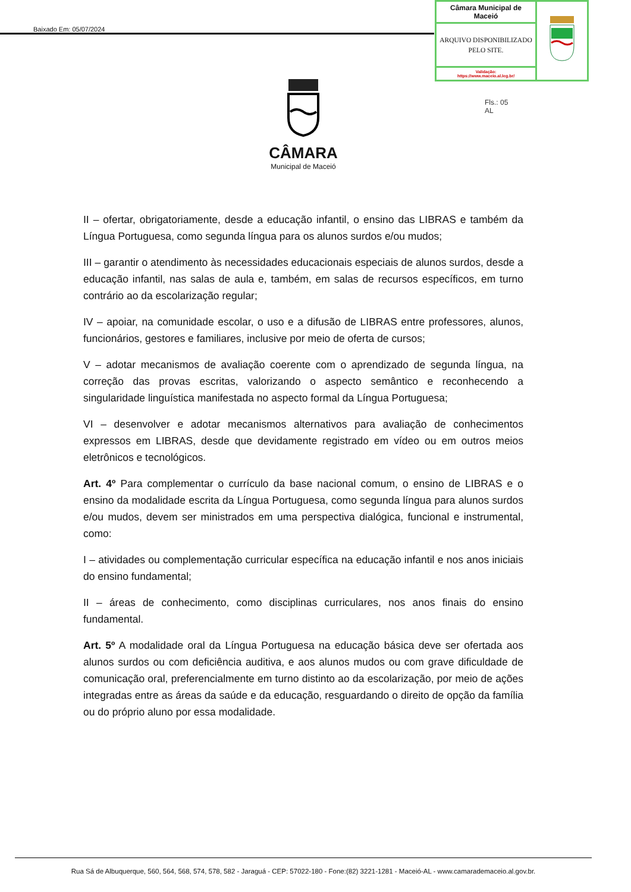Baixado Em: 05/07/2024
| Câmara Municipal de Maceió | |
| ARQUIVO DISPONIBILIZADO PELO SITE. | |
| Validação: https://www.maceio.al.leg.br/ | |
Fls.: 05
AL
CÂMARA
Municipal de Maceió
II – ofertar, obrigatoriamente, desde a educação infantil, o ensino das LIBRAS e também da Língua Portuguesa, como segunda língua para os alunos surdos e/ou mudos;
III – garantir o atendimento às necessidades educacionais especiais de alunos surdos, desde a educação infantil, nas salas de aula e, também, em salas de recursos específicos, em turno contrário ao da escolarização regular;
IV – apoiar, na comunidade escolar, o uso e a difusão de LIBRAS entre professores, alunos, funcionários, gestores e familiares, inclusive por meio de oferta de cursos;
V – adotar mecanismos de avaliação coerente com o aprendizado de segunda língua, na correção das provas escritas, valorizando o aspecto semântico e reconhecendo a singularidade linguística manifestada no aspecto formal da Língua Portuguesa;
VI – desenvolver e adotar mecanismos alternativos para avaliação de conhecimentos expressos em LIBRAS, desde que devidamente registrado em vídeo ou em outros meios eletrônicos e tecnológicos.
Art. 4º Para complementar o currículo da base nacional comum, o ensino de LIBRAS e o ensino da modalidade escrita da Língua Portuguesa, como segunda língua para alunos surdos e/ou mudos, devem ser ministrados em uma perspectiva dialógica, funcional e instrumental, como:
I – atividades ou complementação curricular específica na educação infantil e nos anos iniciais do ensino fundamental;
II – áreas de conhecimento, como disciplinas curriculares, nos anos finais do ensino fundamental.
Art. 5º A modalidade oral da Língua Portuguesa na educação básica deve ser ofertada aos alunos surdos ou com deficiência auditiva, e aos alunos mudos ou com grave dificuldade de comunicação oral, preferencialmente em turno distinto ao da escolarização, por meio de ações integradas entre as áreas da saúde e da educação, resguardando o direito de opção da família ou do próprio aluno por essa modalidade.
Rua Sá de Albuquerque, 560, 564, 568, 574, 578, 582 - Jaraguá - CEP: 57022-180 - Fone:(82) 3221-1281 - Maceió-AL - www.camarademaceio.al.gov.br.